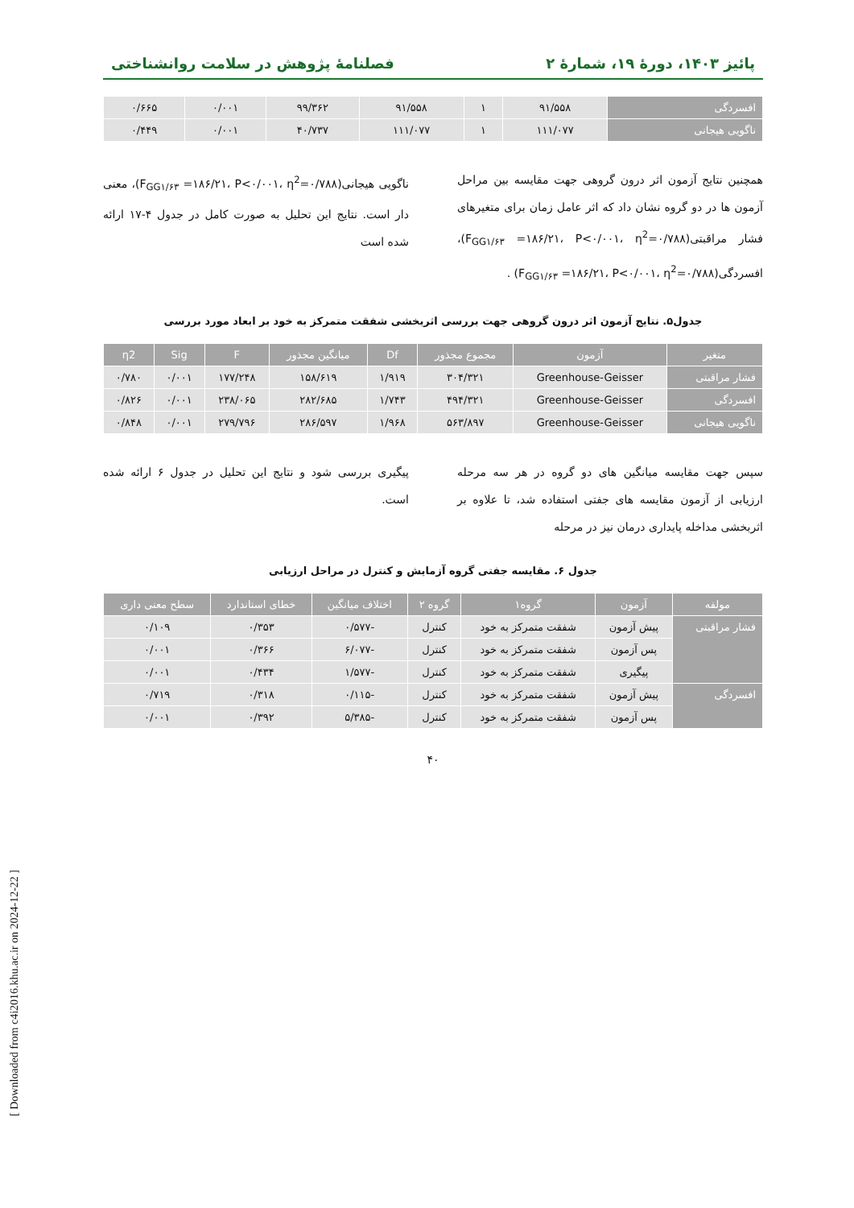پائیز ۱۴۰۳، دورهٔ ۱۹، شمارهٔ ۲ فصلنامهٔ پژوهش در سلامت روانشناختی
| افسردگی | ۹۱/۵۵۸ | ۱ | ۹۱/۵۵۸ | ۹۹/۳۶۲ | ۰/۰۰۱ | ۰/۶۶۵ |
| ناگویی هیجانی | ۱۱۱/۰۷۷ | ۱ | ۱۱۱/۰۷۷ | ۴۰/۷۳۷ | ۰/۰۰۱ | ۰/۴۴۹ |
همچنین نتایج آزمون اثر درون گروهی جهت مقایسه بین مراحل آزمون ها در دو گروه نشان داد که اثر عامل زمان برای متغیرهای فشار مراقبتی(F<sub>GG۱/۶۳</sub> =۱۸۶/۲۱، P<۰/۰۰۱، η<sup>2</sup>=۰/۷۸۸)، افسردگی(F<sub>GG۱/۶۳</sub> =۱۸۶/۲۱، P<۰/۰۰۱، η<sup>2</sup>=۰/۷۸۸) .
ناگویی هیجانی(F<sub>GG۱/۶۳</sub> =۱۸۶/۲۱، P<۰/۰۰۱، η<sup>2</sup>=۰/۷۸۸)، معنی دار است. نتایج این تحلیل به صورت کامل در جدول ۴-۱۷ ارائه شده است
جدول۵. نتایج آزمون اثر درون گروهی جهت بررسی اثربخشی شفقت متمرکز به خود بر ابعاد مورد بررسی
| متغیر | آزمون | مجموع مجذور | Df | میانگین مجذور | F | Sig | η2 |
| --- | --- | --- | --- | --- | --- | --- | --- |
| فشار مراقبتی | Greenhouse-Geisser | ۳۰۴/۳۲۱ | ۱/۹۱۹ | ۱۵۸/۶۱۹ | ۱۷۷/۲۴۸ | ۰/۰۰۱ | ۰/۷۸۰ |
| افسردگی | Greenhouse-Geisser | ۴۹۴/۳۲۱ | ۱/۷۴۳ | ۲۸۲/۶۸۵ | ۲۳۸/۰۶۵ | ۰/۰۰۱ | ۰/۸۲۶ |
| ناگویی هیجانی | Greenhouse-Geisser | ۵۶۳/۸۹۷ | ۱/۹۶۸ | ۲۸۶/۵۹۷ | ۲۷۹/۷۹۶ | ۰/۰۰۱ | ۰/۸۴۸ |
سپس جهت مقایسه میانگین های دو گروه در هر سه مرحله ارزیابی از آزمون مقایسه های جفتی استفاده شد، تا علاوه بر اثربخشی مداخله پایداری درمان نیز در مرحله
پیگیری بررسی شود و نتایج این تحلیل در جدول ۶ ارائه شده است.
جدول ۶. مقایسه جفتی گروه آزمایش و کنترل در مراحل ارزیابی
| مولفه | آزمون | گروه۱ | گروه ۲ | اختلاف میانگین | خطای استاندارد | سطح معنی داری |
| --- | --- | --- | --- | --- | --- | --- |
| فشار مراقبتی | پیش آزمون | شفقت متمرکز به خود | کنترل | -۰/۵۷۷ | ۰/۳۵۳ | ۰/۱۰۹ |
| | پس آزمون | شفقت متمرکز به خود | کنترل | -۶/۰۷۷ | ۰/۳۶۶ | ۰/۰۰۱ |
| | پیگیری | شفقت متمرکز به خود | کنترل | -۱/۵۷۷ | ۰/۴۳۴ | ۰/۰۰۱ |
| افسردگی | پیش آزمون | شفقت متمرکز به خود | کنترل | -۰/۱۱۵ | ۰/۳۱۸ | ۰/۷۱۹ |
| | پس آزمون | شفقت متمرکز به خود | کنترل | -۵/۳۸۵ | ۰/۳۹۲ | ۰/۰۰۱ |
۴۰
[ Downloaded from c4i2016.khu.ac.ir on 2024-12-22 ]